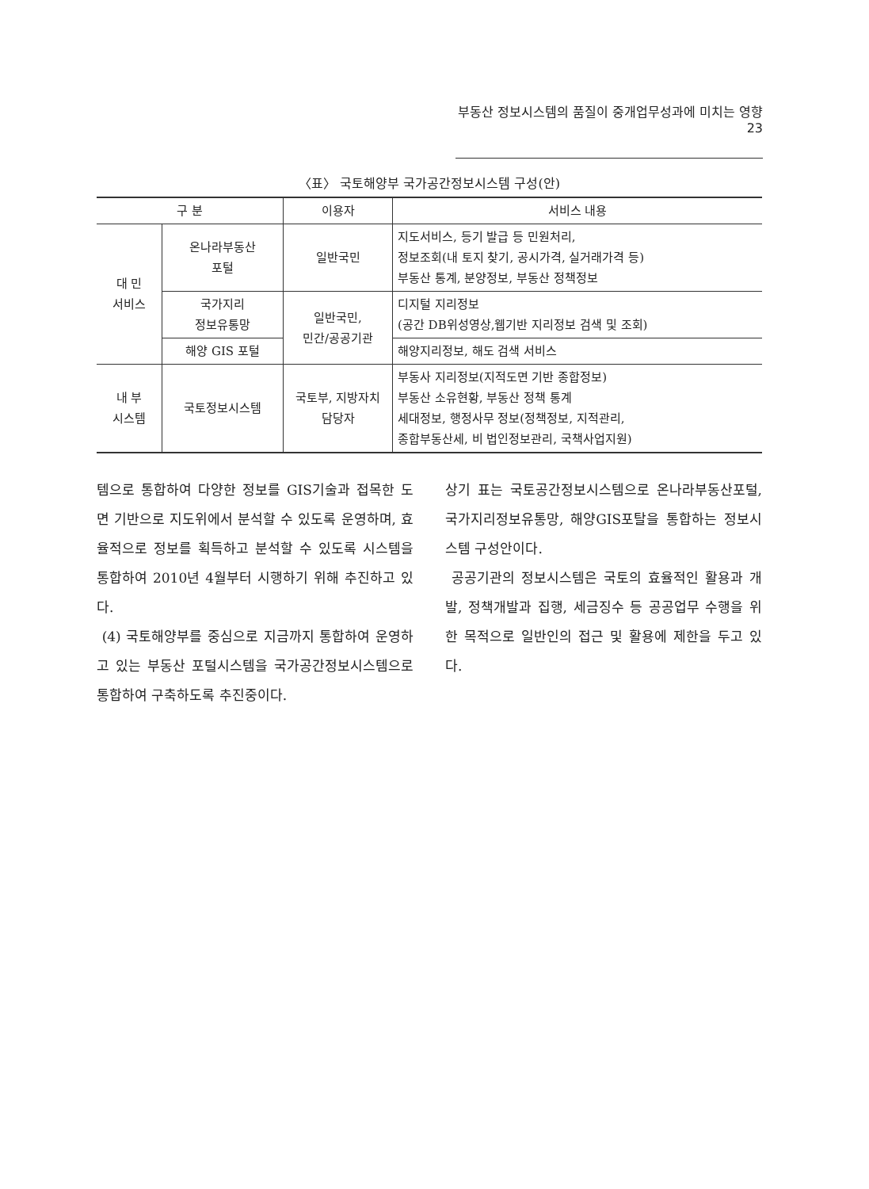부동산 정보시스템의 품질이 중개업무성과에 미치는 영향 23
〈표〉 국토해양부 국가공간정보시스템 구성(안)
| 구 분 | | 이용자 | 서비스 내용 |
| --- | --- | --- | --- |
| 대 민 서비스 | 온나라부동산 포털 | 일반국민 | 지도서비스, 등기 발급 등 민원처리, 정보조회(내 토지 찾기, 공시가격, 실거래가격 등) 부동산 통계, 분양정보, 부동산 정책정보 |
| | 국가지리 정보유통망 | 일반국민, 민간/공공기관 | 디지털 지리정보 (공간 DB위성영상,웹기반 지리정보 검색 및 조회) |
| | 해양 GIS 포털 | | 해양지리정보, 해도 검색 서비스 |
| 내 부 시스템 | 국토정보시스템 | 국토부, 지방자치 담당자 | 부동사 지리정보(지적도면 기반 종합정보) 부동산 소유현황, 부동산 정책 통계 세대정보, 행정사무 정보(정책정보, 지적관리, 종합부동산세, 비 법인정보관리, 국책사업지원) |
템으로 통합하여 다양한 정보를 GIS기술과 접목한 도면 기반으로 지도위에서 분석할 수 있도록 운영하며, 효율적으로 정보를 획득하고 분석할 수 있도록 시스템을 통합하여 2010년 4월부터 시행하기 위해 추진하고 있다.
(4) 국토해양부를 중심으로 지금까지 통합하여 운영하고 있는 부동산 포털시스템을 국가공간정보시스템으로 통합하여 구축하도록 추진중이다.
상기 표는 국토공간정보시스템으로 온나라부동산포털, 국가지리정보유통망, 해양GIS포탈을 통합하는 정보시스템 구성안이다.
공공기관의 정보시스템은 국토의 효율적인 활용과 개발, 정책개발과 집행, 세금징수 등 공공업무 수행을 위한 목적으로 일반인의 접근 및 활용에 제한을 두고 있다.